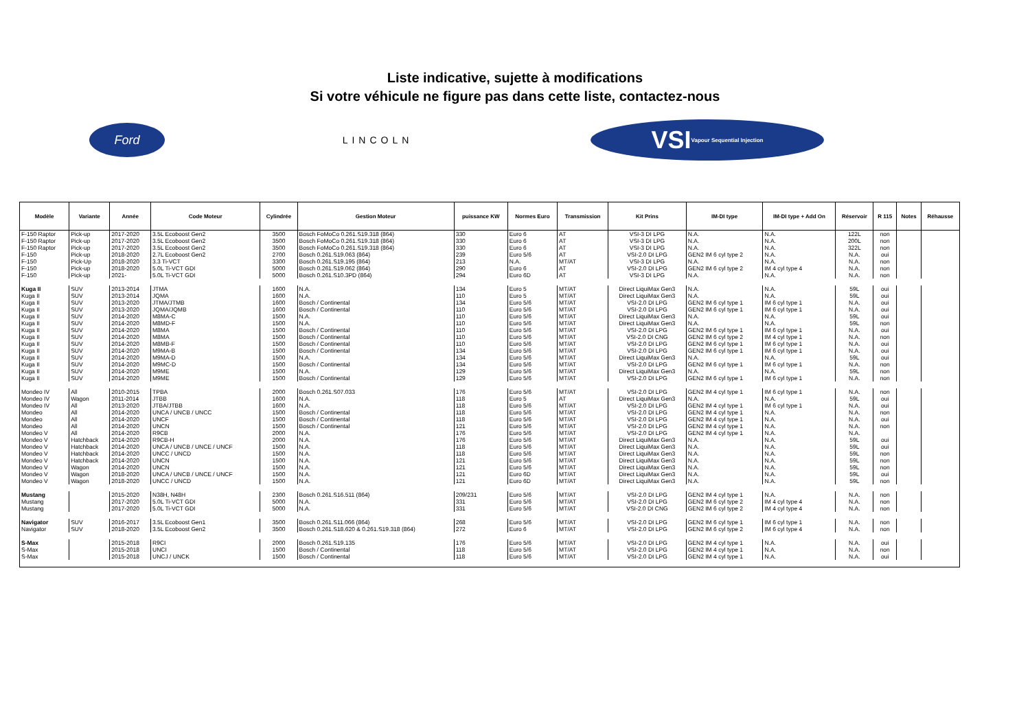Liste indicative, sujette à modifications
Si votre véhicule ne figure pas dans cette liste, contactez-nous
Ford
LINCOLN
VSI Vapour Sequential Injection
| Modèle | Variante | Année | Code Moteur | Cylindrée | Gestion Moteur | puissance KW | Normes Euro | Transmission | Kit Prins | IM-DI type | IM-DI type + Add On | Réservoir | R 115 | Notes | Réhausse |
| --- | --- | --- | --- | --- | --- | --- | --- | --- | --- | --- | --- | --- | --- | --- | --- |
| F-150 Raptor | Pick-up | 2017-2020 | 3.5L Ecoboost Gen2 | 3500 | Bosch FoMoCo 0.261.S19.318 (864) | 330 | Euro 6 | AT | VSI-3 DI LPG | N.A. | N.A. | 122L | non | | |
| F-150 Raptor | Pick-up | 2017-2020 | 3.5L Ecoboost Gen2 | 3500 | Bosch FoMoCo 0.261.S19.318 (864) | 330 | Euro 6 | AT | VSI-3 DI LPG | N.A. | N.A. | 200L | non | | |
| F-150 Raptor | Pick-up | 2017-2020 | 3.5L Ecoboost Gen2 | 3500 | Bosch FoMoCo 0.261.S19.318 (864) | 330 | Euro 6 | AT | VSI-3 DI LPG | N.A. | N.A. | 322L | non | | |
| F-150 | Pick-up | 2018-2020 | 2.7L Ecoboost Gen2 | 2700 | Bosch 0.261.S19.063 (864) | 239 | Euro 5/6 | AT | VSI-2.0 DI LPG | GEN2 IM 6 cyl type 2 | N.A. | N.A. | oui | | |
| F-150 | Pick-Up | 2018-2020 | 3.3 Ti-VCT | 3300 | Bosch 0.261.S19.195 (864) | 213 | N.A. | MT/AT | VSI-3 DI LPG | N.A. | N.A. | N.A. | non | | |
| F-150 | Pick-up | 2018-2020 | 5.0L Ti-VCT GDI | 5000 | Bosch 0.261.S19.062 (864) | 290 | Euro 6 | AT | VSI-2.0 DI LPG | GEN2 IM 6 cyl type 2 | IM 4 cyl type 4 | N.A. | non | | |
| F-150 | Pick-up | 2021- | 5.0L Ti-VCT GDI | 5000 | Bosch 0.261.S10.3PD (864) | 294 | Euro 6D | AT | VSI-3 DI LPG | N.A. | N.A. | N.A. | non | | |
| Kuga II | SUV | 2013-2014 | JTMA | 1600 | N.A. | 134 | Euro 5 | MT/AT | Direct LiquiMax Gen3 | N.A. | N.A. | 59L | oui | | |
| Kuga II | SUV | 2013-2014 | JQMA | 1600 | N.A. | 110 | Euro 5 | MT/AT | Direct LiquiMax Gen3 | N.A. | N.A. | 59L | oui | | |
| Kuga II | SUV | 2013-2020 | JTMA/JTMB | 1600 | Bosch / Continental | 134 | Euro 5/6 | MT/AT | VSI-2.0 DI LPG | GEN2 IM 6 cyl type 1 | IM 6 cyl type 1 | N.A. | oui | | |
| Kuga II | SUV | 2013-2020 | JQMA/JQMB | 1600 | Bosch / Continental | 110 | Euro 5/6 | MT/AT | VSI-2.0 DI LPG | GEN2 IM 6 cyl type 1 | IM 6 cyl type 1 | N.A. | oui | | |
| Kuga II | SUV | 2014-2020 | M8MA-C | 1500 | N.A. | 110 | Euro 5/6 | MT/AT | Direct LiquiMax Gen3 | N.A. | N.A. | 59L | oui | | |
| Kuga II | SUV | 2014-2020 | M8MD-F | 1500 | N.A. | 110 | Euro 5/6 | MT/AT | Direct LiquiMax Gen3 | N.A. | N.A. | 59L | non | | |
| Kuga II | SUV | 2014-2020 | M8MA | 1500 | Bosch / Continental | 110 | Euro 5/6 | MT/AT | VSI-2.0 DI LPG | GEN2 IM 6 cyl type 1 | IM 6 cyl type 1 | N.A. | oui | | |
| Kuga II | SUV | 2014-2020 | M8MA | 1500 | Bosch / Continental | 110 | Euro 5/6 | MT/AT | VSI-2.0 DI CNG | GEN2 IM 6 cyl type 2 | IM 4 cyl type 1 | N.A. | non | | |
| Kuga II | SUV | 2014-2020 | M8MB-F | 1500 | Bosch / Continental | 110 | Euro 5/6 | MT/AT | VSI-2.0 DI LPG | GEN2 IM 6 cyl type 1 | IM 6 cyl type 1 | N.A. | oui | | |
| Kuga II | SUV | 2014-2020 | M9MA-B | 1500 | Bosch / Continental | 134 | Euro 5/6 | MT/AT | VSI-2.0 DI LPG | GEN2 IM 6 cyl type 1 | IM 6 cyl type 1 | N.A. | oui | | |
| Kuga II | SUV | 2014-2020 | M9MA-D | 1500 | N.A. | 134 | Euro 5/6 | MT/AT | Direct LiquiMax Gen3 | N.A. | N.A. | 59L | oui | | |
| Kuga II | SUV | 2014-2020 | M9MC-D | 1500 | Bosch / Continental | 134 | Euro 5/6 | MT/AT | VSI-2.0 DI LPG | GEN2 IM 6 cyl type 1 | IM 6 cyl type 1 | N.A. | non | | |
| Kuga II | SUV | 2014-2020 | M9ME | 1500 | N.A. | 129 | Euro 5/6 | MT/AT | Direct LiquiMax Gen3 | N.A. | N.A. | 59L | non | | |
| Kuga II | SUV | 2014-2020 | M9ME | 1500 | Bosch / Continental | 129 | Euro 5/6 | MT/AT | VSI-2.0 DI LPG | GEN2 IM 6 cyl type 1 | IM 6 cyl type 1 | N.A. | non | | |
| Mondeo IV | All | 2010-2015 | TPBA | 2000 | Bosch 0.261.S07.033 | 176 | Euro 5/6 | MT/AT | VSI-2.0 DI LPG | GEN2 IM 4 cyl type 1 | IM 6 cyl type 1 | N.A. | non | | |
| Mondeo IV | Wagon | 2011-2014 | JTBB | 1600 | N.A. | 118 | Euro 5 | AT | Direct LiquiMax Gen3 | N.A. | N.A. | 59L | oui | | |
| Mondeo IV | All | 2013-2020 | JTBA/JTBB | 1600 | N.A. | 118 | Euro 5/6 | MT/AT | VSI-2.0 DI LPG | GEN2 IM 4 cyl type 1 | IM 6 cyl type 1 | N.A. | oui | | |
| Mondeo | All | 2014-2020 | UNCA / UNCB / UNCC | 1500 | Bosch / Continental | 118 | Euro 5/6 | MT/AT | VSI-2.0 DI LPG | GEN2 IM 4 cyl type 1 | N.A. | N.A. | non | | |
| Mondeo | All | 2014-2020 | UNCF | 1500 | Bosch / Continental | 118 | Euro 5/6 | MT/AT | VSI-2.0 DI LPG | GEN2 IM 4 cyl type 1 | N.A. | N.A. | oui | | |
| Mondeo | All | 2014-2020 | UNCN | 1500 | Bosch / Continental | 121 | Euro 5/6 | MT/AT | VSI-2.0 DI LPG | GEN2 IM 4 cyl type 1 | N.A. | N.A. | non | | |
| Mondeo V | All | 2014-2020 | R9CB | 2000 | N.A. | 176 | Euro 5/6 | MT/AT | VSI-2.0 DI LPG | GEN2 IM 4 cyl type 1 | N.A. | N.A. | | | |
| Mondeo V | Hatchback | 2014-2020 | R9CB-H | 2000 | N.A. | 176 | Euro 5/6 | MT/AT | Direct LiquiMax Gen3 | N.A. | N.A. | 59L | oui | | |
| Mondeo V | Hatchback | 2014-2020 | UNCA / UNCB / UNCE / UNCF | 1500 | N.A. | 118 | Euro 5/6 | MT/AT | Direct LiquiMax Gen3 | N.A. | N.A. | 59L | oui | | |
| Mondeo V | Hatchback | 2014-2020 | UNCC / UNCD | 1500 | N.A. | 118 | Euro 5/6 | MT/AT | Direct LiquiMax Gen3 | N.A. | N.A. | 59L | non | | |
| Mondeo V | Hatchback | 2014-2020 | UNCN | 1500 | N.A. | 121 | Euro 5/6 | MT/AT | Direct LiquiMax Gen3 | N.A. | N.A. | 59L | non | | |
| Mondeo V | Wagon | 2014-2020 | UNCN | 1500 | N.A. | 121 | Euro 5/6 | MT/AT | Direct LiquiMax Gen3 | N.A. | N.A. | 59L | non | | |
| Mondeo V | Wagon | 2018-2020 | UNCA / UNCB / UNCE / UNCF | 1500 | N.A. | 121 | Euro 6D | MT/AT | Direct LiquiMax Gen3 | N.A. | N.A. | 59L | oui | | |
| Mondeo V | Wagon | 2018-2020 | UNCC / UNCD | 1500 | N.A. | 121 | Euro 6D | MT/AT | Direct LiquiMax Gen3 | N.A. | N.A. | 59L | non | | |
| Mustang | | 2015-2020 | N38H, N48H | 2300 | Bosch 0.261.S16.511 (864) | 209/231 | Euro 5/6 | MT/AT | VSI-2.0 DI LPG | GEN2 IM 4 cyl type 1 | N.A. | N.A. | non | | |
| Mustang | | 2017-2020 | 5.0L Ti-VCT GDI | 5000 | N.A. | 331 | Euro 5/6 | MT/AT | VSI-2.0 DI LPG | GEN2 IM 6 cyl type 2 | IM 4 cyl type 4 | N.A. | non | | |
| Mustang | | 2017-2020 | 5.0L Ti-VCT GDI | 5000 | N.A. | 331 | Euro 5/6 | MT/AT | VSI-2.0 DI CNG | GEN2 IM 6 cyl type 2 | IM 4 cyl type 4 | N.A. | non | | |
| Navigator | SUV | 2016-2017 | 3.5L Ecoboost Gen1 | 3500 | Bosch 0.261.S11.066 (864) | 268 | Euro 5/6 | MT/AT | VSI-2.0 DI LPG | GEN2 IM 6 cyl type 1 | IM 6 cyl type 1 | N.A. | non | | |
| Navigator | SUV | 2018-2020 | 3.5L Ecoboost Gen2 | 3500 | Bosch 0.261.S18.620 & 0.261.S19.318 (864) | 272 | Euro 6 | MT/AT | VSI-2.0 DI LPG | GEN2 IM 6 cyl type 2 | IM 6 cyl type 4 | N.A. | non | | |
| S-Max | | 2015-2018 | R9CI | 2000 | Bosch 0.261.S19.135 | 176 | Euro 5/6 | MT/AT | VSI-2.0 DI LPG | GEN2 IM 4 cyl type 1 | N.A. | N.A. | oui | | |
| S-Max | | 2015-2018 | UNCI | 1500 | Bosch / Continental | 118 | Euro 5/6 | MT/AT | VSI-2.0 DI LPG | GEN2 IM 4 cyl type 1 | N.A. | N.A. | non | | |
| S-Max | | 2015-2018 | UNCJ / UNCK | 1500 | Bosch / Continental | 118 | Euro 5/6 | MT/AT | VSI-2.0 DI LPG | GEN2 IM 4 cyl type 1 | N.A. | N.A. | oui | | |